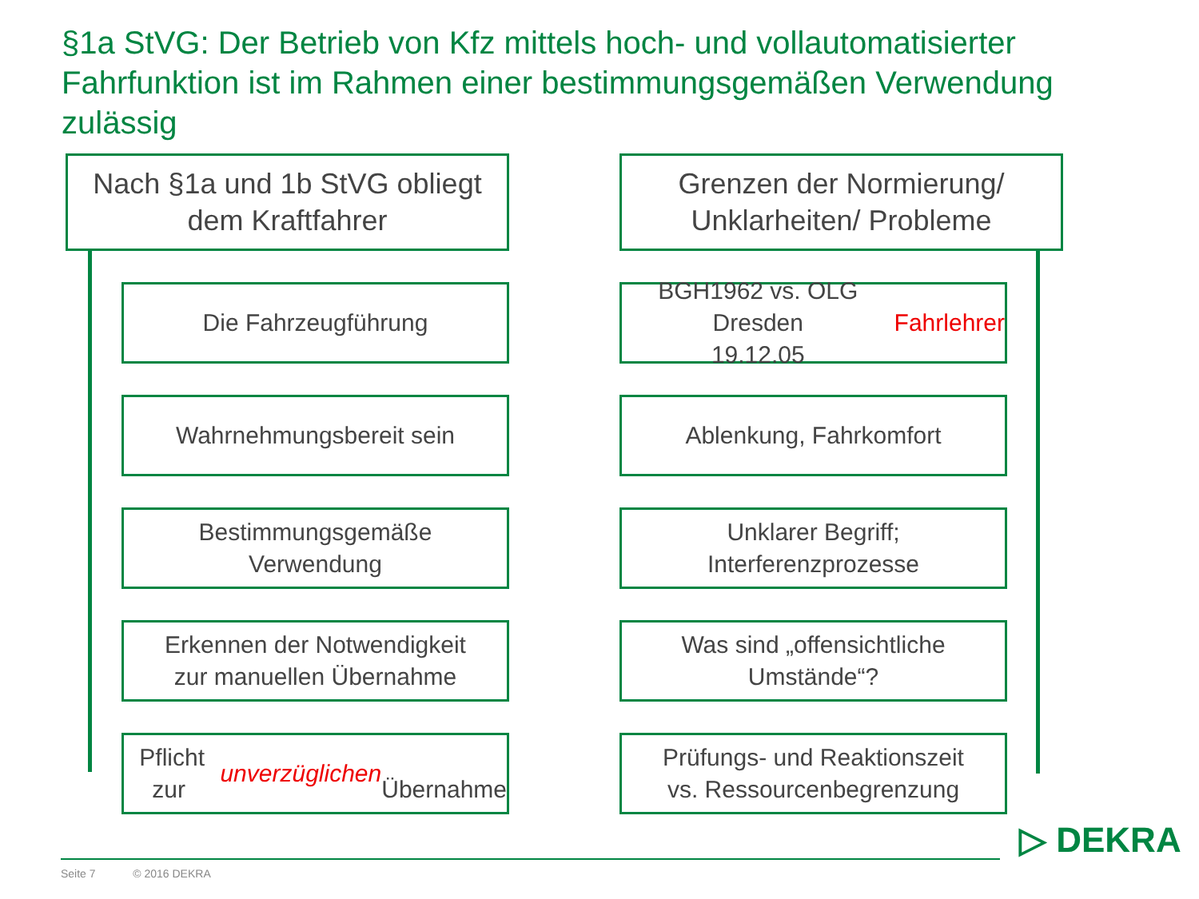§1a StVG: Der Betrieb von Kfz mittels hoch- und vollautomatisierter Fahrfunktion ist im Rahmen einer bestimmungsgemäßen Verwendung zulässig
Nach §1a und 1b StVG obliegt
dem Kraftfahrer
Die Fahrzeugführung
Wahrnehmungsbereit sein
Bestimmungsgemäße
Verwendung
Erkennen der Notwendigkeit
zur manuellen Übernahme
Pflicht zur unverzüglichen
Übernahme
Grenzen der Normierung/
Unklarheiten/ Probleme
BGH1962 vs. OLG Dresden
19.12.05 Fahrlehrer
Ablenkung, Fahrkomfort
Unklarer Begriff;
Interferenzprozesse
Was sind „offensichtliche
Umstände“?
Prüfungs- und Reaktionszeit
vs. Ressourcenbegrenzung
▷ DEKRA
Seite 7 © 2016 DEKRA